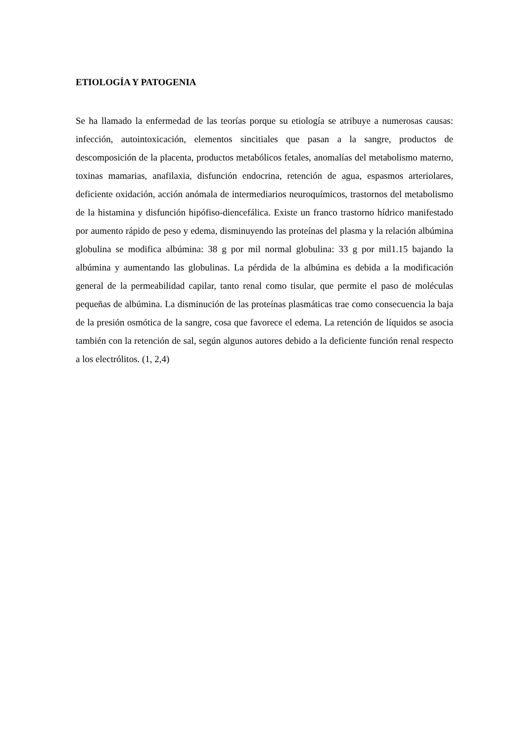ETIOLOGÍA Y PATOGENIA
Se ha llamado la enfermedad de las teorías porque su etiología se atribuye a numerosas causas: infección, autointoxicación, elementos sincitiales que pasan a la sangre, productos de descomposición de la placenta, productos metabólicos fetales, anomalías del metabolismo materno, toxinas mamarias, anafilaxia, disfunción endocrina, retención de agua, espasmos arteriolares, deficiente oxidación, acción anómala de intermediarios neuroquímicos, trastornos del metabolismo de la histamina y disfunción hipófiso-diencefálica. Existe un franco trastorno hídrico manifestado por aumento rápido de peso y edema, disminuyendo las proteínas del plasma y la relación albúmina globulina se modifica albúmina: 38 g por mil normal globulina: 33 g por mil1.15 bajando la albúmina y aumentando las globulinas. La pérdida de la albúmina es debida a la modificación general de la permeabilidad capilar, tanto renal como tisular, que permite el paso de moléculas pequeñas de albúmina. La disminución de las proteínas plasmáticas trae como consecuencia la baja de la presión osmótica de la sangre, cosa que favorece el edema. La retención de líquidos se asocia también con la retención de sal, según algunos autores debido a la deficiente función renal respecto a los electrólitos. (1, 2,4)